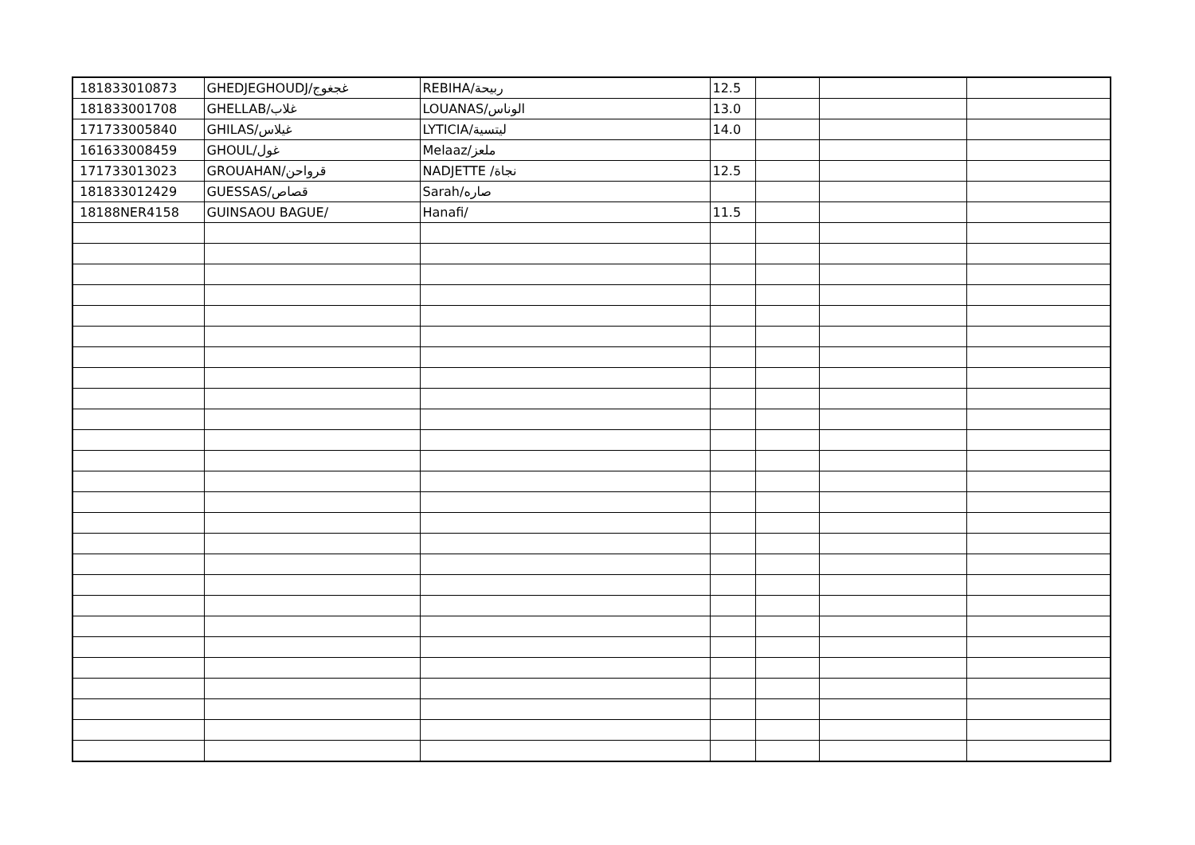| 181833010873 | GHEDJEGHOUDJ/غجغوج | REBIHA/ربيحة | 12.5 | | | |
| 181833001708 | GHELLAB/غلاب | LOUANAS/الوناس | 13.0 | | | |
| 171733005840 | GHILAS/غيلاس | LYTICIA/ليتسية | 14.0 | | | |
| 161633008459 | GHOUL/غول | Melaaz/ملعز | | | | |
| 171733013023 | GROUAHAN/قرواحن | NADJETTE /نجاة | 12.5 | | | |
| 181833012429 | GUESSAS/قصاص | Sarah/صاره | | | | |
| 18188NER4158 | GUINSAOU BAGUE/ | Hanafi/ | 11.5 | | | |